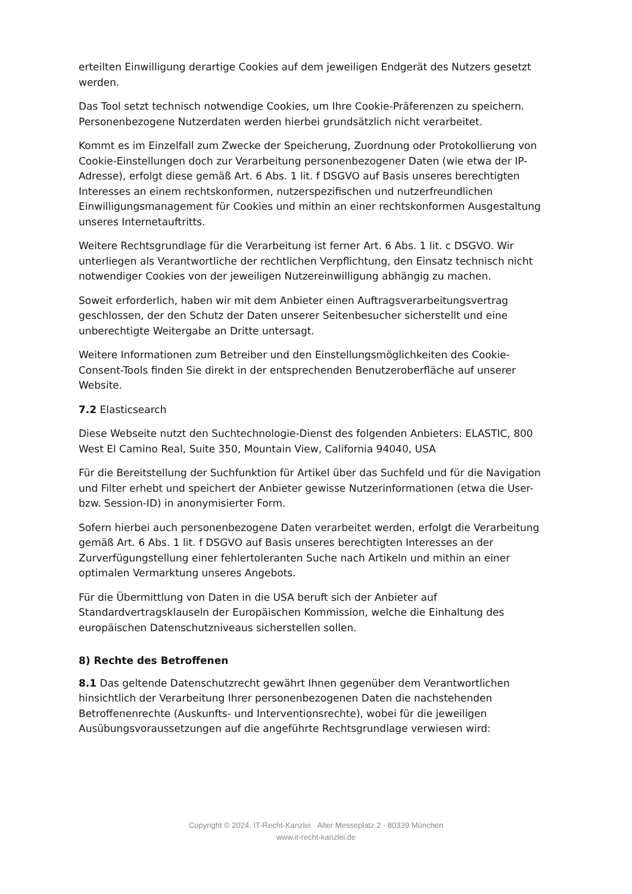erteilten Einwilligung derartige Cookies auf dem jeweiligen Endgerät des Nutzers gesetzt werden.
Das Tool setzt technisch notwendige Cookies, um Ihre Cookie-Präferenzen zu speichern. Personenbezogene Nutzerdaten werden hierbei grundsätzlich nicht verarbeitet.
Kommt es im Einzelfall zum Zwecke der Speicherung, Zuordnung oder Protokollierung von Cookie-Einstellungen doch zur Verarbeitung personenbezogener Daten (wie etwa der IP-Adresse), erfolgt diese gemäß Art. 6 Abs. 1 lit. f DSGVO auf Basis unseres berechtigten Interesses an einem rechtskonformen, nutzerspezifischen und nutzerfreundlichen Einwilligungsmanagement für Cookies und mithin an einer rechtskonformen Ausgestaltung unseres Internetauftritts.
Weitere Rechtsgrundlage für die Verarbeitung ist ferner Art. 6 Abs. 1 lit. c DSGVO. Wir unterliegen als Verantwortliche der rechtlichen Verpflichtung, den Einsatz technisch nicht notwendiger Cookies von der jeweiligen Nutzereinwilligung abhängig zu machen.
Soweit erforderlich, haben wir mit dem Anbieter einen Auftragsverarbeitungsvertrag geschlossen, der den Schutz der Daten unserer Seitenbesucher sicherstellt und eine unberechtigte Weitergabe an Dritte untersagt.
Weitere Informationen zum Betreiber und den Einstellungsmöglichkeiten des Cookie-Consent-Tools finden Sie direkt in der entsprechenden Benutzeroberfläche auf unserer Website.
7.2 Elasticsearch
Diese Webseite nutzt den Suchtechnologie-Dienst des folgenden Anbieters: ELASTIC, 800 West El Camino Real, Suite 350, Mountain View, California 94040, USA
Für die Bereitstellung der Suchfunktion für Artikel über das Suchfeld und für die Navigation und Filter erhebt und speichert der Anbieter gewisse Nutzerinformationen (etwa die User- bzw. Session-ID) in anonymisierter Form.
Sofern hierbei auch personenbezogene Daten verarbeitet werden, erfolgt die Verarbeitung gemäß Art. 6 Abs. 1 lit. f DSGVO auf Basis unseres berechtigten Interesses an der Zurverfügungstellung einer fehlertoleranten Suche nach Artikeln und mithin an einer optimalen Vermarktung unseres Angebots.
Für die Übermittlung von Daten in die USA beruft sich der Anbieter auf Standardvertragsklauseln der Europäischen Kommission, welche die Einhaltung des europäischen Datenschutzniveaus sicherstellen sollen.
8) Rechte des Betroffenen
8.1 Das geltende Datenschutzrecht gewährt Ihnen gegenüber dem Verantwortlichen hinsichtlich der Verarbeitung Ihrer personenbezogenen Daten die nachstehenden Betroffenenrechte (Auskunfts- und Interventionsrechte), wobei für die jeweiligen Ausübungsvoraussetzungen auf die angeführte Rechtsgrundlage verwiesen wird:
Copyright © 2024, IT-Recht-Kanzlei · Alter Messeplatz 2 · 80339 München
www.it-recht-kanzlei.de